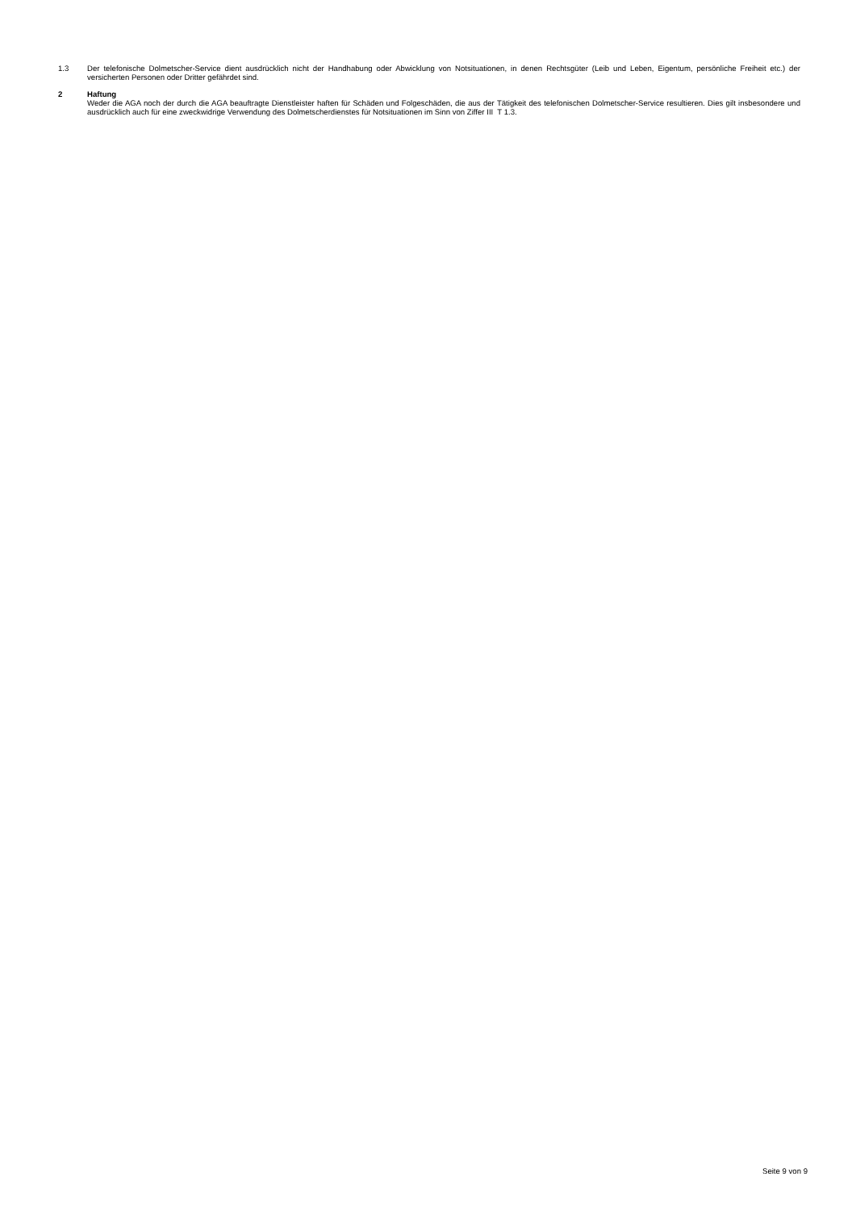1.3 Der telefonische Dolmetscher-Service dient ausdrücklich nicht der Handhabung oder Abwicklung von Notsituationen, in denen Rechtsgüter (Leib und Leben, Eigentum, persönliche Freiheit etc.) der versicherten Personen oder Dritter gefährdet sind.
2 Haftung
Weder die AGA noch der durch die AGA beauftragte Dienstleister haften für Schäden und Folgeschäden, die aus der Tätigkeit des telefonischen Dolmetscher-Service resultieren. Dies gilt insbesondere und ausdrücklich auch für eine zweckwidrige Verwendung des Dolmetscherdienstes für Notsituationen im Sinn von Ziffer III T 1.3.
Seite 9 von 9